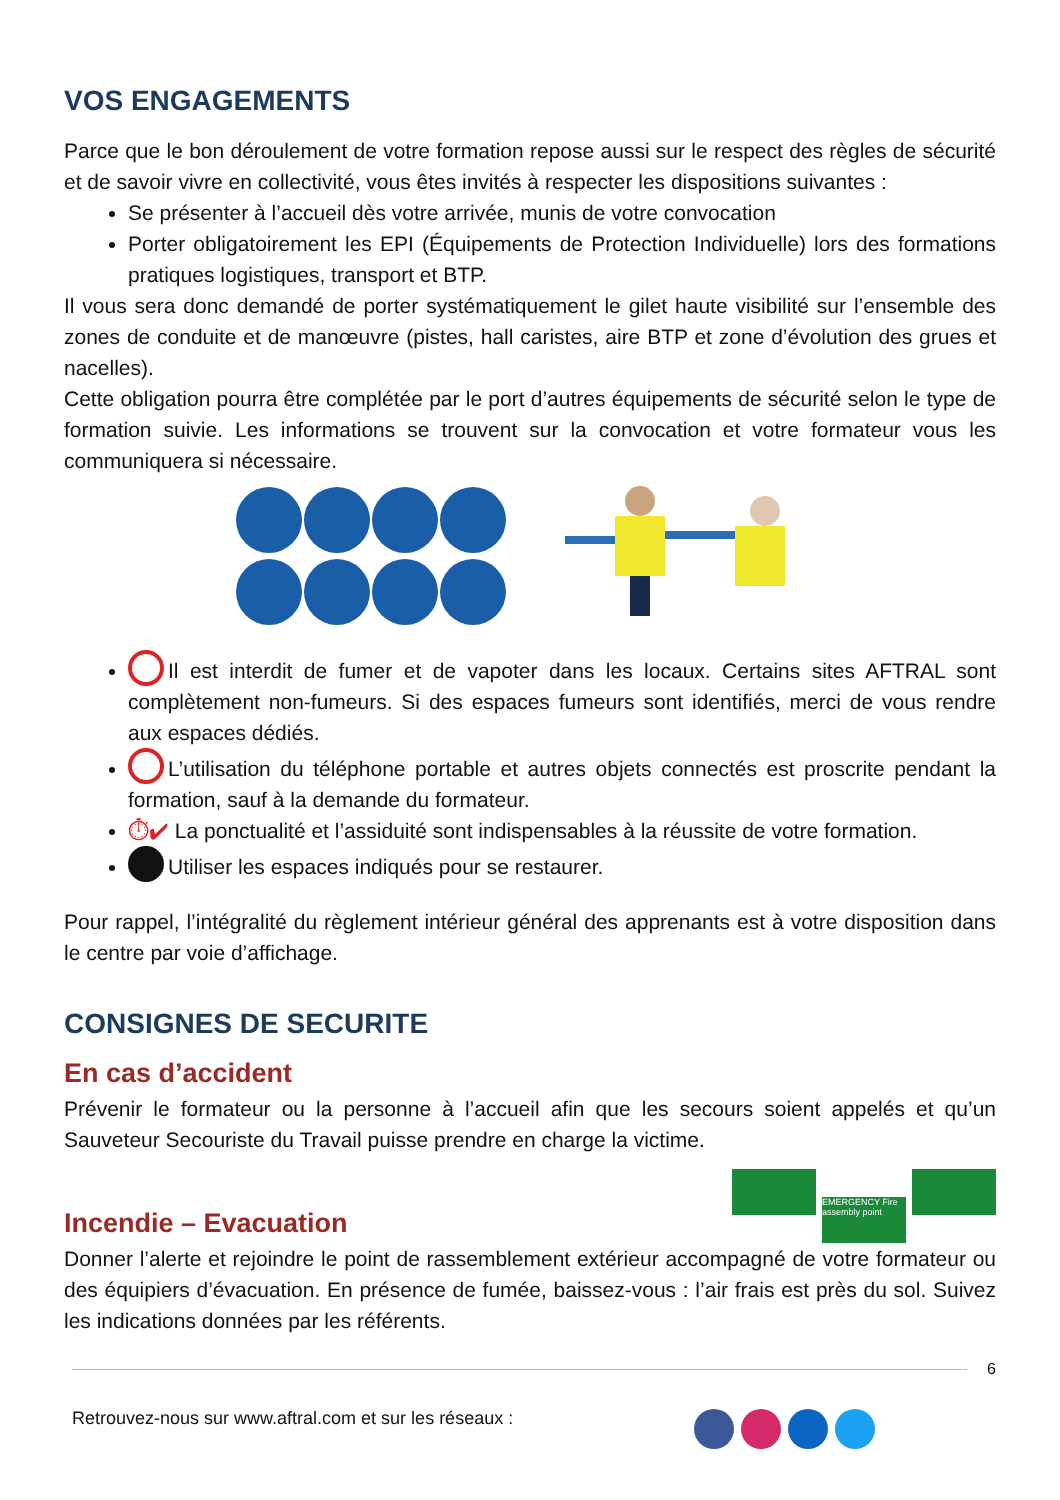VOS ENGAGEMENTS
Parce que le bon déroulement de votre formation repose aussi sur le respect des règles de sécurité et de savoir vivre en collectivité, vous êtes invités à respecter les dispositions suivantes :
Se présenter à l’accueil dès votre arrivée, munis de votre convocation
Porter obligatoirement les EPI (Équipements de Protection Individuelle) lors des formations pratiques logistiques, transport et BTP.
Il vous sera donc demandé de porter systématiquement le gilet haute visibilité sur l’ensemble des zones de conduite et de manœuvre (pistes, hall caristes, aire BTP et zone d’évolution des grues et nacelles).
Cette obligation pourra être complétée par le port d’autres équipements de sécurité selon le type de formation suivie. Les informations se trouvent sur la convocation et votre formateur vous les communiquera si nécessaire.
Il est interdit de fumer et de vapoter dans les locaux. Certains sites AFTRAL sont complètement non-fumeurs. Si des espaces fumeurs sont identifiés, merci de vous rendre aux espaces dédiés.
L’utilisation du téléphone portable et autres objets connectés est proscrite pendant la formation, sauf à la demande du formateur.
⏱✔ La ponctualité et l’assiduité sont indispensables à la réussite de votre formation.
Utiliser les espaces indiqués pour se restaurer.
Pour rappel, l’intégralité du règlement intérieur général des apprenants est à votre disposition dans le centre par voie d’affichage.
CONSIGNES DE SECURITE
En cas d’accident
Prévenir le formateur ou la personne à l’accueil afin que les secours soient appelés et qu’un Sauveteur Secouriste du Travail puisse prendre en charge la victime.
Incendie – Evacuation
EMERGENCY Fire assembly point
Donner l’alerte et rejoindre le point de rassemblement extérieur accompagné de votre formateur ou des équipiers d’évacuation. En présence de fumée, baissez-vous : l’air frais est près du sol. Suivez les indications données par les référents.
6
Retrouvez-nous sur www.aftral.com et sur les réseaux :